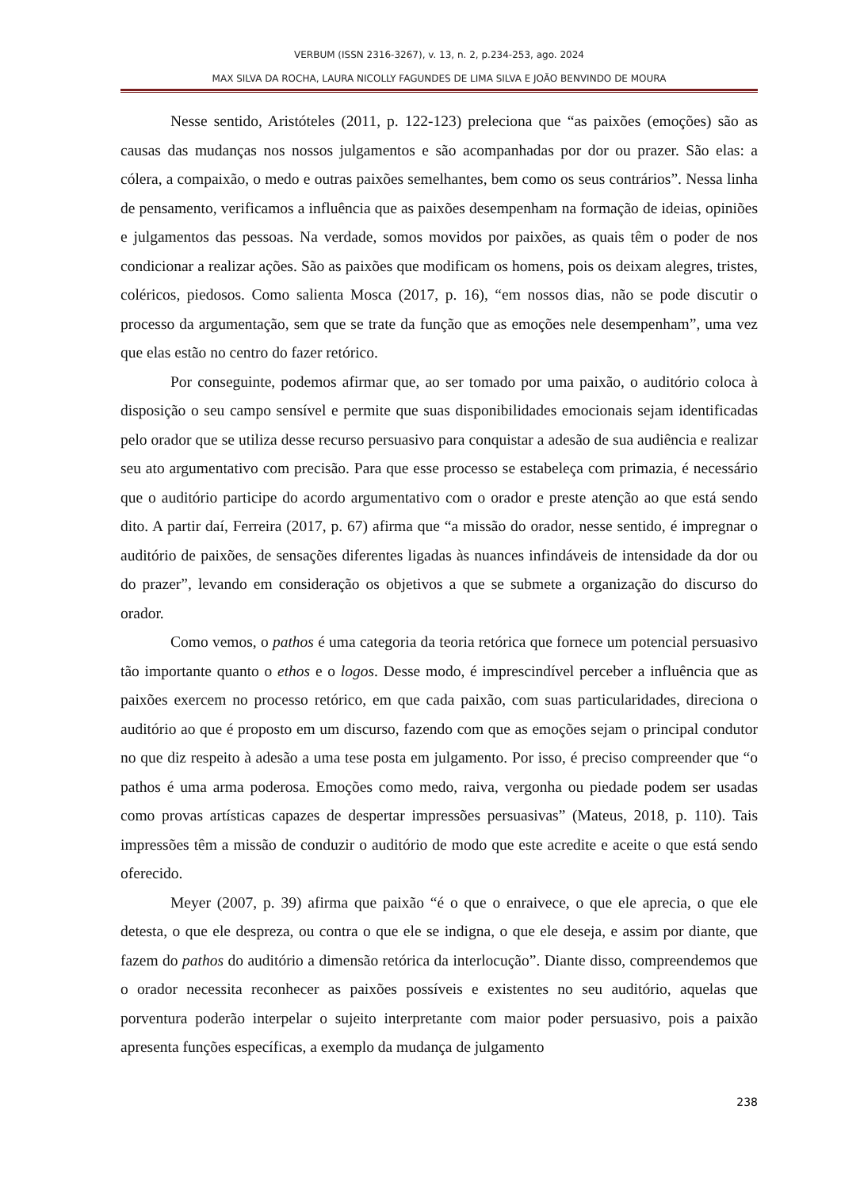VERBUM (ISSN 2316-3267), v. 13, n. 2, p.234-253, ago. 2024
MAX SILVA DA ROCHA, LAURA NICOLLY FAGUNDES DE LIMA SILVA E JOÃO BENVINDO DE MOURA
Nesse sentido, Aristóteles (2011, p. 122-123) preleciona que “as paixões (emoções) são as causas das mudanças nos nossos julgamentos e são acompanhadas por dor ou prazer. São elas: a cólera, a compaixão, o medo e outras paixões semelhantes, bem como os seus contrários”. Nessa linha de pensamento, verificamos a influência que as paixões desempenham na formação de ideias, opiniões e julgamentos das pessoas. Na verdade, somos movidos por paixões, as quais têm o poder de nos condicionar a realizar ações. São as paixões que modificam os homens, pois os deixam alegres, tristes, coléricos, piedosos. Como salienta Mosca (2017, p. 16), “em nossos dias, não se pode discutir o processo da argumentação, sem que se trate da função que as emoções nele desempenham”, uma vez que elas estão no centro do fazer retórico.
Por conseguinte, podemos afirmar que, ao ser tomado por uma paixão, o auditório coloca à disposição o seu campo sensível e permite que suas disponibilidades emocionais sejam identificadas pelo orador que se utiliza desse recurso persuasivo para conquistar a adesão de sua audiência e realizar seu ato argumentativo com precisão. Para que esse processo se estabeleça com primazia, é necessário que o auditório participe do acordo argumentativo com o orador e preste atenção ao que está sendo dito. A partir daí, Ferreira (2017, p. 67) afirma que “a missão do orador, nesse sentido, é impregnar o auditório de paixões, de sensações diferentes ligadas às nuances infindáveis de intensidade da dor ou do prazer”, levando em consideração os objetivos a que se submete a organização do discurso do orador.
Como vemos, o pathos é uma categoria da teoria retórica que fornece um potencial persuasivo tão importante quanto o ethos e o logos. Desse modo, é imprescindível perceber a influência que as paixões exercem no processo retórico, em que cada paixão, com suas particularidades, direciona o auditório ao que é proposto em um discurso, fazendo com que as emoções sejam o principal condutor no que diz respeito à adesão a uma tese posta em julgamento. Por isso, é preciso compreender que “o pathos é uma arma poderosa. Emoções como medo, raiva, vergonha ou piedade podem ser usadas como provas artísticas capazes de despertar impressões persuasivas” (Mateus, 2018, p. 110). Tais impressões têm a missão de conduzir o auditório de modo que este acredite e aceite o que está sendo oferecido.
Meyer (2007, p. 39) afirma que paixão “é o que o enraivece, o que ele aprecia, o que ele detesta, o que ele despreza, ou contra o que ele se indigna, o que ele deseja, e assim por diante, que fazem do pathos do auditório a dimensão retórica da interlocução”. Diante disso, compreendemos que o orador necessita reconhecer as paixões possíveis e existentes no seu auditório, aquelas que porventura poderão interpelar o sujeito interpretante com maior poder persuasivo, pois a paixão apresenta funções específicas, a exemplo da mudança de julgamento
238